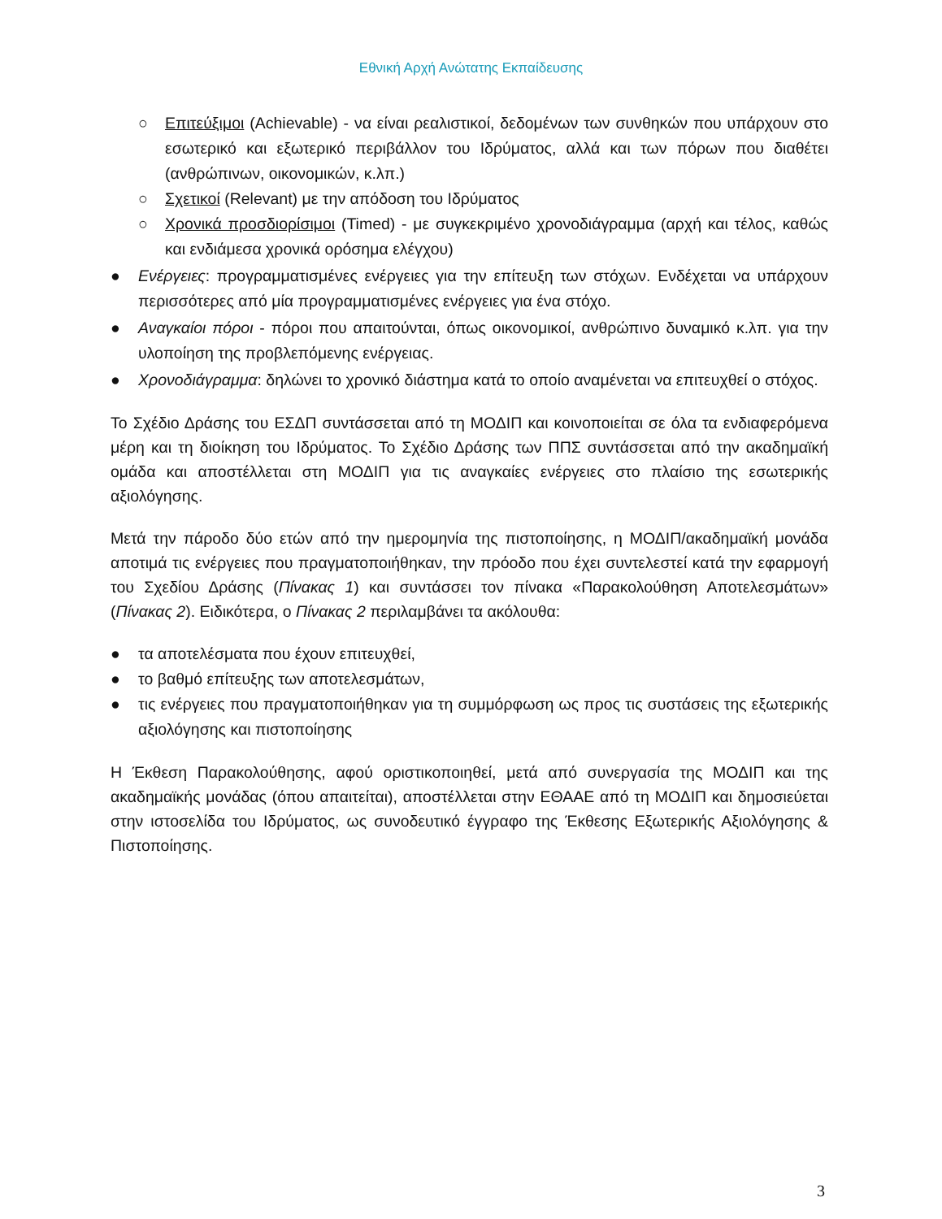Εθνική Αρχή Ανώτατης Εκπαίδευσης
○ Επιτεύξιμοι (Achievable) - να είναι ρεαλιστικοί, δεδομένων των συνθηκών που υπάρχουν στο εσωτερικό και εξωτερικό περιβάλλον του Ιδρύματος, αλλά και των πόρων που διαθέτει (ανθρώπινων, οικονομικών, κ.λπ.)
○ Σχετικοί (Relevant) με την απόδοση του Ιδρύματος
○ Χρονικά προσδιορίσιμοι (Timed) - με συγκεκριμένο χρονοδιάγραμμα (αρχή και τέλος, καθώς και ενδιάμεσα χρονικά ορόσημα ελέγχου)
● Ενέργειες: προγραμματισμένες ενέργειες για την επίτευξη των στόχων. Ενδέχεται να υπάρχουν περισσότερες από μία προγραμματισμένες ενέργειες για ένα στόχο.
● Αναγκαίοι πόροι - πόροι που απαιτούνται, όπως οικονομικοί, ανθρώπινο δυναμικό κ.λπ. για την υλοποίηση της προβλεπόμενης ενέργειας.
● Χρονοδιάγραμμα: δηλώνει το χρονικό διάστημα κατά το οποίο αναμένεται να επιτευχθεί ο στόχος.
Το Σχέδιο Δράσης του ΕΣΔΠ συντάσσεται από τη ΜΟΔΙΠ και κοινοποιείται σε όλα τα ενδιαφερόμενα μέρη και τη διοίκηση του Ιδρύματος. Το Σχέδιο Δράσης των ΠΠΣ συντάσσεται από την ακαδημαϊκή ομάδα και αποστέλλεται στη ΜΟΔΙΠ για τις αναγκαίες ενέργειες στο πλαίσιο της εσωτερικής αξιολόγησης.
Μετά την πάροδο δύο ετών από την ημερομηνία της πιστοποίησης, η ΜΟΔΙΠ/ακαδημαϊκή μονάδα αποτιμά τις ενέργειες που πραγματοποιήθηκαν, την πρόοδο που έχει συντελεστεί κατά την εφαρμογή του Σχεδίου Δράσης (Πίνακας 1) και συντάσσει τον πίνακα «Παρακολούθηση Αποτελεσμάτων» (Πίνακας 2). Ειδικότερα, ο Πίνακας 2 περιλαμβάνει τα ακόλουθα:
● τα αποτελέσματα που έχουν επιτευχθεί,
● το βαθμό επίτευξης των αποτελεσμάτων,
● τις ενέργειες που πραγματοποιήθηκαν για τη συμμόρφωση ως προς τις συστάσεις της εξωτερικής αξιολόγησης και πιστοποίησης
Η Έκθεση Παρακολούθησης, αφού οριστικοποιηθεί, μετά από συνεργασία της ΜΟΔΙΠ και της ακαδημαϊκής μονάδας (όπου απαιτείται), αποστέλλεται στην ΕΘΑΑΕ από τη ΜΟΔΙΠ και δημοσιεύεται στην ιστοσελίδα του Ιδρύματος, ως συνοδευτικό έγγραφο της Έκθεσης Εξωτερικής Αξιολόγησης & Πιστοποίησης.
3